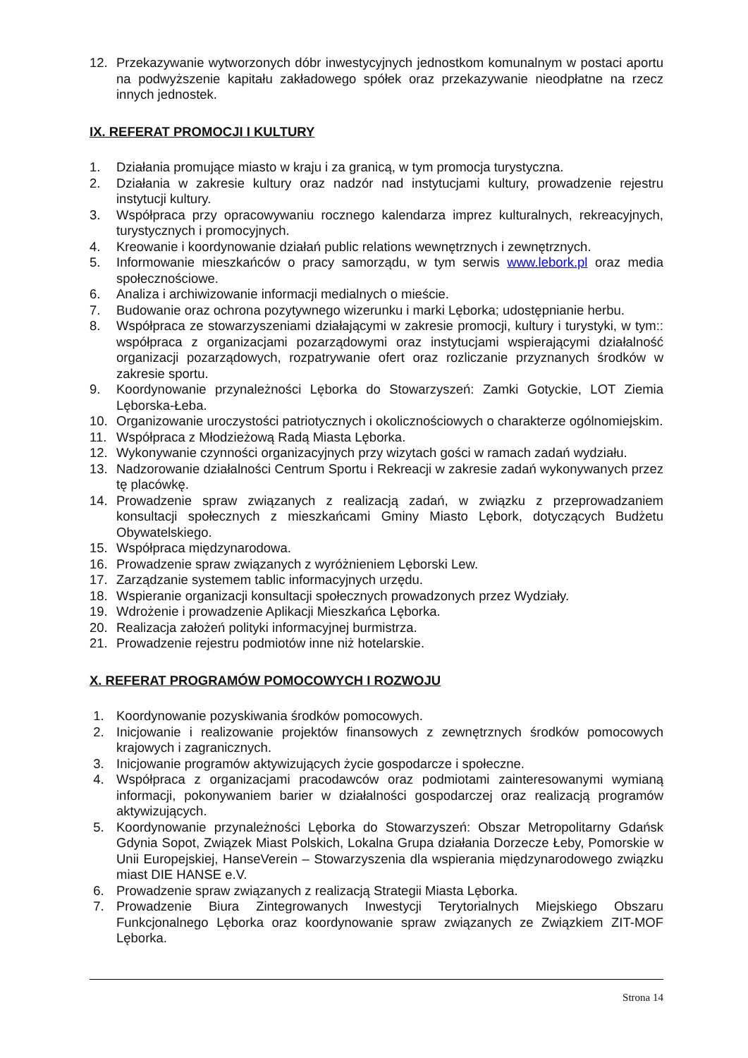12. Przekazywanie wytworzonych dóbr inwestycyjnych jednostkom komunalnym w postaci aportu na podwyższenie kapitału zakładowego spółek oraz przekazywanie nieodpłatne na rzecz innych jednostek.
IX. REFERAT PROMOCJI I KULTURY
1. Działania promujące miasto w kraju i za granicą, w tym promocja turystyczna.
2. Działania w zakresie kultury oraz nadzór nad instytucjami kultury, prowadzenie rejestru instytucji kultury.
3. Współpraca przy opracowywaniu rocznego kalendarza imprez kulturalnych, rekreacyjnych, turystycznych i promocyjnych.
4. Kreowanie i koordynowanie działań public relations wewnętrznych i zewnętrznych.
5. Informowanie mieszkańców o pracy samorządu, w tym serwis www.lebork.pl oraz media społecznościowe.
6. Analiza i archiwizowanie informacji medialnych o mieście.
7. Budowanie oraz ochrona pozytywnego wizerunku i marki Lęborka; udostępnianie herbu.
8. Współpraca ze stowarzyszeniami działającymi w zakresie promocji, kultury i turystyki, w tym:: współpraca z organizacjami pozarządowymi oraz instytucjami wspierającymi działalność organizacji pozarządowych, rozpatrywanie ofert oraz rozliczanie przyznanych środków w zakresie sportu.
9. Koordynowanie przynależności Lęborka do Stowarzyszeń: Zamki Gotyckie, LOT Ziemia Lęborska-Łeba.
10. Organizowanie uroczystości patriotycznych i okolicznościowych o charakterze ogólnomiejskim.
11. Współpraca z Młodzieżową Radą Miasta Lęborka.
12. Wykonywanie czynności organizacyjnych przy wizytach gości w ramach zadań wydziału.
13. Nadzorowanie działalności Centrum Sportu i Rekreacji w zakresie zadań wykonywanych przez tę placówkę.
14. Prowadzenie spraw związanych z realizacją zadań, w związku z przeprowadzaniem konsultacji społecznych z mieszkańcami Gminy Miasto Lębork, dotyczących Budżetu Obywatelskiego.
15. Współpraca międzynarodowa.
16. Prowadzenie spraw związanych z wyróżnieniem Lęborski Lew.
17. Zarządzanie systemem tablic informacyjnych urzędu.
18. Wspieranie organizacji konsultacji społecznych prowadzonych przez Wydziały.
19. Wdrożenie i prowadzenie Aplikacji Mieszkańca Lęborka.
20. Realizacja założeń polityki informacyjnej burmistrza.
21. Prowadzenie rejestru podmiotów inne niż hotelarskie.
X. REFERAT PROGRAMÓW POMOCOWYCH I ROZWOJU
1. Koordynowanie pozyskiwania środków pomocowych.
2. Inicjowanie i realizowanie projektów finansowych z zewnętrznych środków pomocowych krajowych i zagranicznych.
3. Inicjowanie programów aktywizujących życie gospodarcze i społeczne.
4. Współpraca z organizacjami pracodawców oraz podmiotami zainteresowanymi wymianą informacji, pokonywaniem barier w działalności gospodarczej oraz realizacją programów aktywizujących.
5. Koordynowanie przynależności Lęborka do Stowarzyszeń: Obszar Metropolitarny Gdańsk Gdynia Sopot, Związek Miast Polskich, Lokalna Grupa działania Dorzecze Łeby, Pomorskie w Unii Europejskiej, HanseVerein – Stowarzyszenia dla wspierania międzynarodowego związku miast DIE HANSE e.V.
6. Prowadzenie spraw związanych z realizacją Strategii Miasta Lęborka.
7. Prowadzenie Biura Zintegrowanych Inwestycji Terytorialnych Miejskiego Obszaru Funkcjonalnego Lęborka oraz koordynowanie spraw związanych ze Związkiem ZIT-MOF Lęborka.
Strona 14